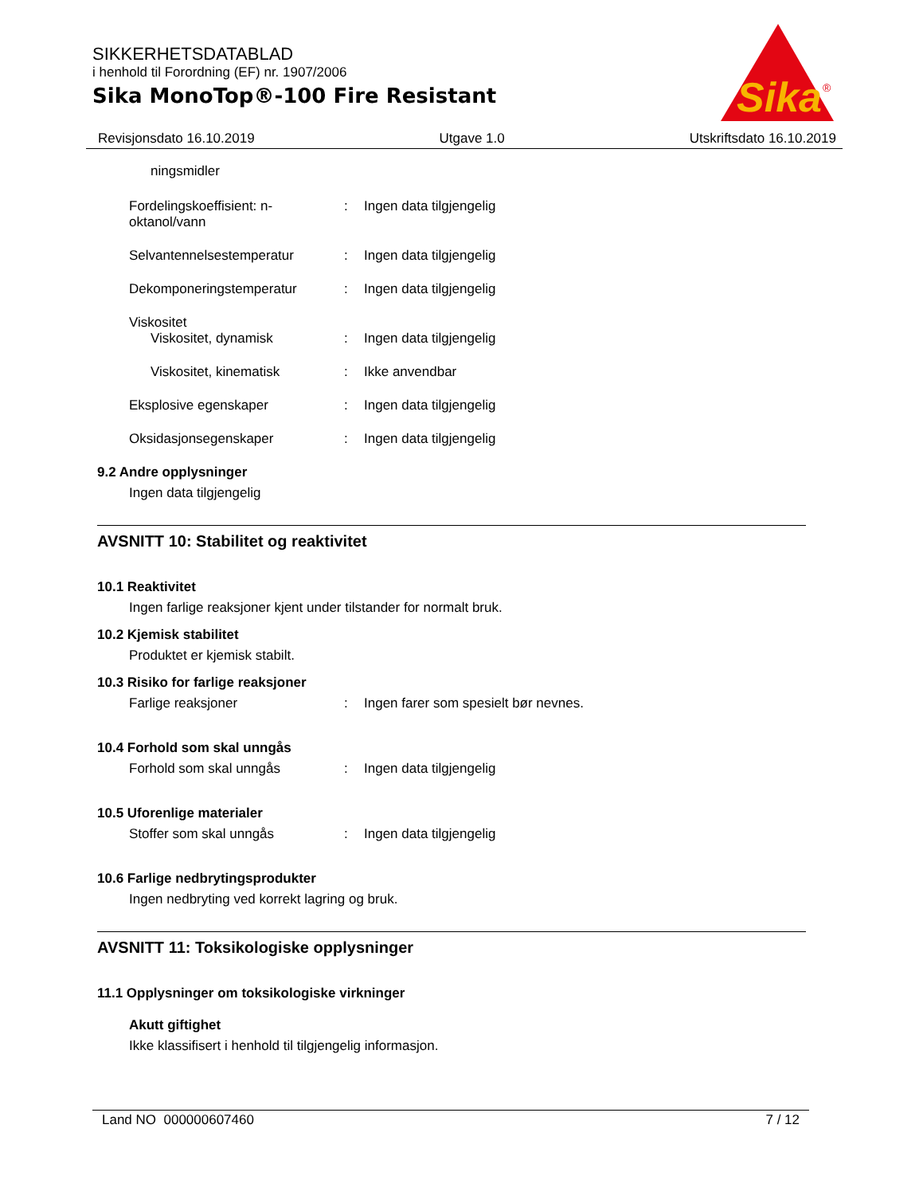SIKKERHETSDATABLAD
i henhold til Forordning (EF) nr. 1907/2006
Sika MonoTop®-100 Fire Resistant
Sika
®
Revisjonsdato 16.10.2019 Utgave 1.0 Utskriftsdato 16.10.2019
ningsmidler
Fordelingskoeffisient: n-
oktanol/vann
: Ingen data tilgjengelig
Selvantennelsestemperatur : Ingen data tilgjengelig
Dekomponeringstemperatur : Ingen data tilgjengelig
Viskositet
Viskositet, dynamisk : Ingen data tilgjengelig
Viskositet, kinematisk : Ikke anvendbar
Eksplosive egenskaper : Ingen data tilgjengelig
Oksidasjonsegenskaper : Ingen data tilgjengelig
9.2 Andre opplysninger
Ingen data tilgjengelig
AVSNITT 10: Stabilitet og reaktivitet
10.1 Reaktivitet
Ingen farlige reaksjoner kjent under tilstander for normalt bruk.
10.2 Kjemisk stabilitet
Produktet er kjemisk stabilt.
10.3 Risiko for farlige reaksjoner
Farlige reaksjoner : Ingen farer som spesielt bør nevnes.
10.4 Forhold som skal unngås
Forhold som skal unngås : Ingen data tilgjengelig
10.5 Uforenlige materialer
Stoffer som skal unngås : Ingen data tilgjengelig
10.6 Farlige nedbrytingsprodukter
Ingen nedbryting ved korrekt lagring og bruk.
AVSNITT 11: Toksikologiske opplysninger
11.1 Opplysninger om toksikologiske virkninger
Akutt giftighet
Ikke klassifisert i henhold til tilgjengelig informasjon.
Land NO 000000607460 7 / 12